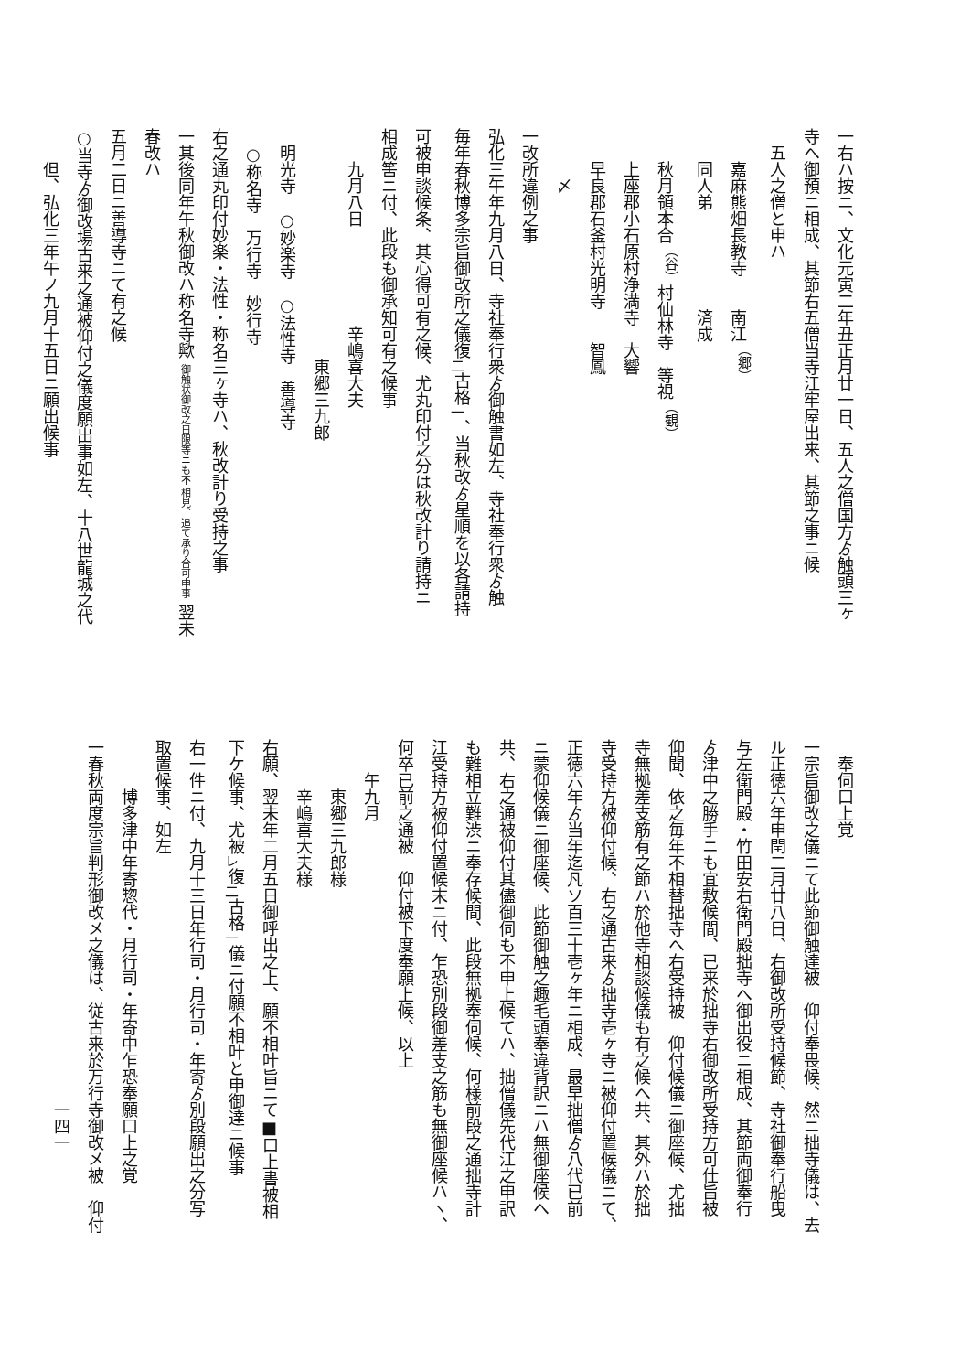一右ハ按ニ、文化元寅二年丑正月廿一日、五人之僧国方ゟ触頭三ヶ
寺へ御預ニ相成、其節右五僧当寺江牢屋出来、其節之事ニ候
五人之僧と申ハ
嘉麻熊畑長教寺　　南江<sup>（郷）</sup>
同人弟　　　　　　済成
秋月領本合<sup>（谷）</sup>村仙林寺　等視<sup>（観）</sup>
上座郡小石原村浄満寺　大響
早良郡石釜村光明寺　　智鳳
〆
一改所違例之事
弘化三午年九月八日、寺社奉行衆ゟ御触書如左、寺社奉行衆ゟ触
毎年春秋博多宗旨御改所之儀復<sub>二</sub>古格<sub>一</sub>、当秋改ゟ星順を以各請持
可被申談候条、其心得可有之候、尤丸印付之分は秋改計り請持ニ
相成筈ニ付、此段も御承知可有之候事
九月八日　　　　　　辛嶋喜大夫
　　　　　　　　　東郷三九郎
明光寺　○妙楽寺　○法性寺　善導寺
○称名寺　万行寺　妙行寺
右之通丸印付妙楽・法性・称名三ヶ寺ハ、秋改計り受持之事
一其後同年午秋御改ハ称名寺歟 御触状御改之日限等ニも不 相見、追て承り合可申事 翌未春改ハ
五月二日ニ善導寺ニて有之候
○当寺ゟ御改場古来之通被仰付之儀度願出事如左、十八世龍城之代
但、弘化三年午ノ九月十五日ニ願出候事
奉伺口上覚
一宗旨御改之儀ニて此節御触達被　仰付奉畏候、然ニ拙寺儀は、去
ル正徳六年申閏二月廿八日、右御改所受持候節、寺社御奉行船曳
与左衛門殿・竹田安右衛門殿拙寺へ御出役ニ相成、其節両御奉行
ゟ津中之勝手ニも宜敷候間、已来於拙寺右御改所受持方可仕旨被
仰聞、依之毎年不相替拙寺へ右受持被　仰付候儀ニ御座候、尤拙
寺無拠差支筋有之節ハ於他寺相談候儀も有之候へ共、其外ハ於拙
寺受持方被仰付候、右之通古来ゟ拙寺壱ヶ寺ニ被仰付置候儀ニて、
正徳六年ゟ当年迄凡ソ百三十壱ヶ年ニ相成、最早拙僧ゟ八代已前
ニ蒙仰候儀ニ御座候、此節御触之趣毛頭奉違背訳ニハ無御座候へ
共、右之通被仰付其儘御伺も不申上候てハ、拙僧儀先代江之申訳
も難相立難渋ニ奉存候間、此段無拠奉伺候、何様前段之通拙寺計
江受持方被仰付置候末ニ付、乍恐別段御差支之筋も無御座候ハヽ、
何卒已前之通被　仰付被下度奉願上候、以上
午九月
東郷三九郎様
辛嶋喜大夫様
右願、翌未年二月五日御呼出之上、願不相叶旨ニて■口上書被相
下ケ候事、尤被<sub>レ</sub>復<sub>二</sub>古格<sub>一</sub>儀ニ付願不相叶と申御達ニ候事
右一件ニ付、九月十三日年行司・月行司・年寄ゟ別段願出之分写
取置候事、如左
博多津中年寄惣代・月行司・年寄中乍恐奉願口上之覚
一春秋両度宗旨判形御改メ之儀は、従古来於万行寺御改メ被　仰付
一四一